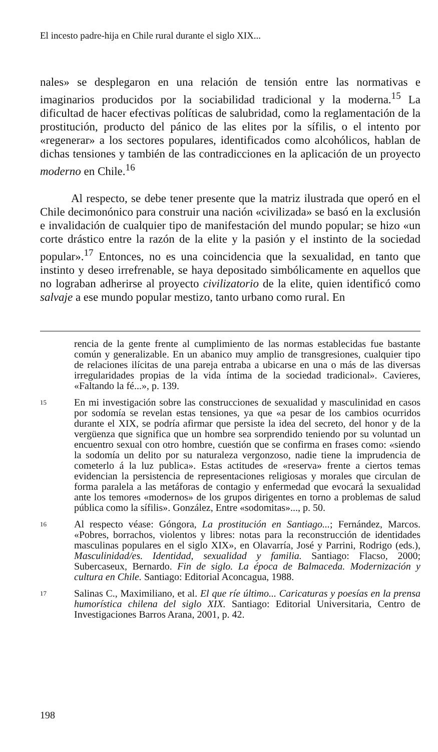El incesto padre-hija en Chile rural durante el siglo XIX...
nales» se desplegaron en una relación de tensión entre las normativas e imaginarios producidos por la sociabilidad tradicional y la moderna.<sup>15</sup> La dificultad de hacer efectivas políticas de salubridad, como la reglamentación de la prostitución, producto del pánico de las elites por la sífilis, o el intento por «regenerar» a los sectores populares, identificados como alcohólicos, hablan de dichas tensiones y también de las contradicciones en la aplicación de un proyecto moderno en Chile.<sup>16</sup>
Al respecto, se debe tener presente que la matriz ilustrada que operó en el Chile decimonónico para construir una nación «civilizada» se basó en la exclusión e invalidación de cualquier tipo de manifestación del mundo popular; se hizo «un corte drástico entre la razón de la elite y la pasión y el instinto de la sociedad popular».<sup>17</sup> Entonces, no es una coincidencia que la sexualidad, en tanto que instinto y deseo irrefrenable, se haya depositado simbólicamente en aquellos que no lograban adherirse al proyecto civilizatorio de la elite, quien identificó como salvaje a ese mundo popular mestizo, tanto urbano como rural. En
rencia de la gente frente al cumplimiento de las normas establecidas fue bastante común y generalizable. En un abanico muy amplio de transgresiones, cualquier tipo de relaciones ilícitas de una pareja entraba a ubicarse en una o más de las diversas irregularidades propias de la vida íntima de la sociedad tradicional». Cavieres, «Faltando la fé...», p. 139.
15
En mi investigación sobre las construcciones de sexualidad y masculinidad en casos por sodomía se revelan estas tensiones, ya que «a pesar de los cambios ocurridos durante el XIX, se podría afirmar que persiste la idea del secreto, del honor y de la vergüenza que significa que un hombre sea sorprendido teniendo por su voluntad un encuentro sexual con otro hombre, cuestión que se confirma en frases como: «siendo la sodomía un delito por su naturaleza vergonzoso, nadie tiene la imprudencia de cometerlo á la luz publica». Estas actitudes de «reserva» frente a ciertos temas evidencian la persistencia de representaciones religiosas y morales que circulan de forma paralela a las metáforas de contagio y enfermedad que evocará la sexualidad ante los temores «modernos» de los grupos dirigentes en torno a problemas de salud pública como la sífilis». González, Entre «sodomitas»..., p. 50.
16
Al respecto véase: Góngora, La prostitución en Santiago...; Fernández, Marcos. «Pobres, borrachos, violentos y libres: notas para la reconstrucción de identidades masculinas populares en el siglo XIX», en Olavarría, José y Parrini, Rodrigo (eds.), Masculinidad/es. Identidad, sexualidad y familia. Santiago: Flacso, 2000; Subercaseux, Bernardo. Fin de siglo. La época de Balmaceda. Modernización y cultura en Chile. Santiago: Editorial Aconcagua, 1988.
17
Salinas C., Maximiliano, et al. El que ríe último... Caricaturas y poesías en la prensa humorística chilena del siglo XIX. Santiago: Editorial Universitaria, Centro de Investigaciones Barros Arana, 2001, p. 42.
198